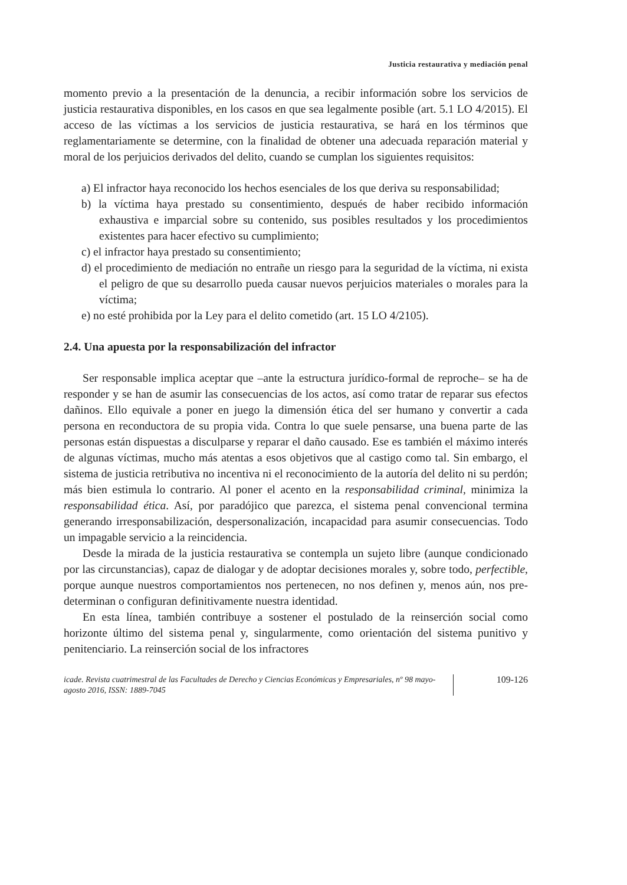Justicia restaurativa y mediación penal
momento previo a la presentación de la denuncia, a recibir información sobre los servicios de justicia restaurativa disponibles, en los casos en que sea legalmente posible (art. 5.1 LO 4/2015). El acceso de las víctimas a los servicios de justicia restaurativa, se hará en los términos que reglamentariamente se determine, con la finalidad de obtener una adecuada reparación material y moral de los perjuicios derivados del delito, cuando se cumplan los siguientes requisitos:
a) El infractor haya reconocido los hechos esenciales de los que deriva su responsabilidad;
b) la víctima haya prestado su consentimiento, después de haber recibido información exhaustiva e imparcial sobre su contenido, sus posibles resultados y los procedimientos existentes para hacer efectivo su cumplimiento;
c) el infractor haya prestado su consentimiento;
d) el procedimiento de mediación no entrañe un riesgo para la seguridad de la víctima, ni exista el peligro de que su desarrollo pueda causar nuevos perjuicios materiales o morales para la víctima;
e) no esté prohibida por la Ley para el delito cometido (art. 15 LO 4/2105).
2.4. Una apuesta por la responsabilización del infractor
Ser responsable implica aceptar que –ante la estructura jurídico-formal de reproche– se ha de responder y se han de asumir las consecuencias de los actos, así como tratar de reparar sus efectos dañinos. Ello equivale a poner en juego la dimensión ética del ser humano y convertir a cada persona en reconductora de su propia vida. Contra lo que suele pensarse, una buena parte de las personas están dispuestas a disculparse y reparar el daño causado. Ese es también el máximo interés de algunas víctimas, mucho más atentas a esos objetivos que al castigo como tal. Sin embargo, el sistema de justicia retributiva no incentiva ni el reconocimiento de la autoría del delito ni su perdón; más bien estimula lo contrario. Al poner el acento en la responsabilidad criminal, minimiza la responsabilidad ética. Así, por paradójico que parezca, el sistema penal convencional termina generando irresponsabilización, despersonalización, incapacidad para asumir consecuencias. Todo un impagable servicio a la reincidencia.
Desde la mirada de la justicia restaurativa se contempla un sujeto libre (aunque condicionado por las circunstancias), capaz de dialogar y de adoptar decisiones morales y, sobre todo, perfectible, porque aunque nuestros comportamientos nos pertenecen, no nos definen y, menos aún, nos pre-determinan o configuran definitivamente nuestra identidad.
En esta línea, también contribuye a sostener el postulado de la reinserción social como horizonte último del sistema penal y, singularmente, como orientación del sistema punitivo y penitenciario. La reinserción social de los infractores
icade. Revista cuatrimestral de las Facultades de Derecho y Ciencias Económicas y Empresariales, nº 98 mayo-agosto 2016, ISSN: 1889-7045
109-126